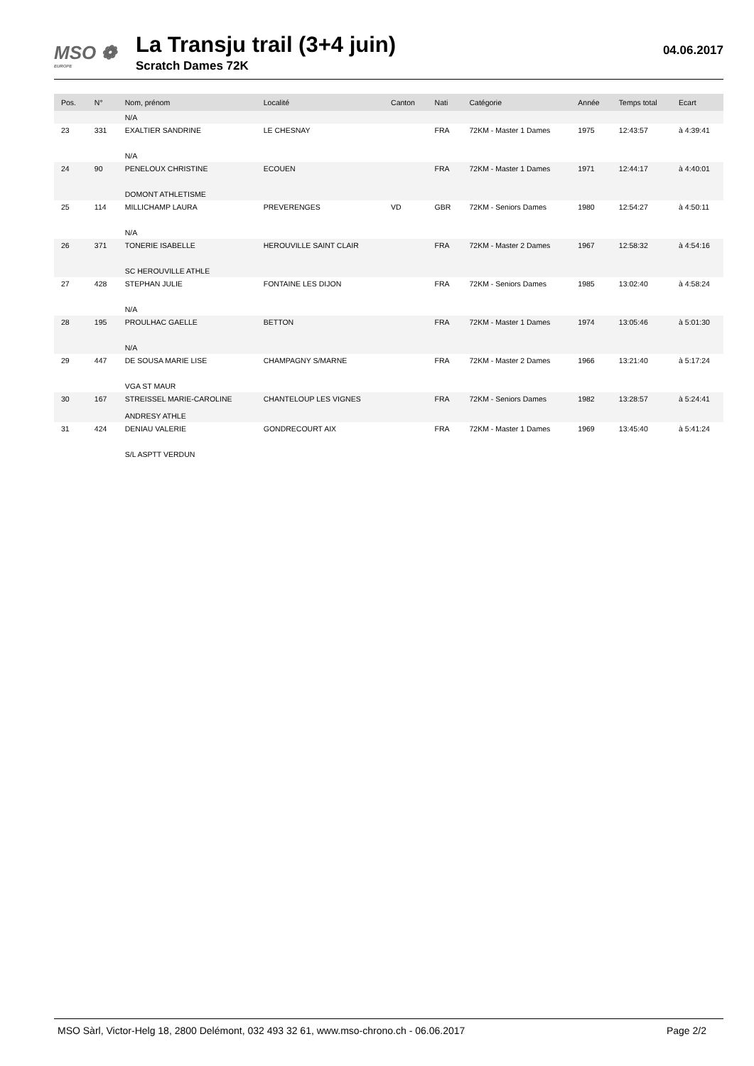MSO ❁
EUROPE
La Transju trail (3+4 juin)
Scratch Dames 72K
04.06.2017
| Pos. | N° | Nom, prénom | Localité | Canton | Nati | Catégorie | Année | Temps total | Ecart |
| --- | --- | --- | --- | --- | --- | --- | --- | --- | --- |
| | | N/A | | | | | | | |
| 23 | 331 | EXALTIER SANDRINE N/A | LE CHESNAY | | FRA | 72KM - Master 1 Dames | 1975 | 12:43:57 | à 4:39:41 |
| 24 | 90 | PENELOUX CHRISTINE DOMONT ATHLETISME | ECOUEN | | FRA | 72KM - Master 1 Dames | 1971 | 12:44:17 | à 4:40:01 |
| 25 | 114 | MILLICHAMP LAURA N/A | PREVERENGES | VD | GBR | 72KM - Seniors Dames | 1980 | 12:54:27 | à 4:50:11 |
| 26 | 371 | TONERIE ISABELLE SC HEROUVILLE ATHLE | HEROUVILLE SAINT CLAIR | | FRA | 72KM - Master 2 Dames | 1967 | 12:58:32 | à 4:54:16 |
| 27 | 428 | STEPHAN JULIE N/A | FONTAINE LES DIJON | | FRA | 72KM - Seniors Dames | 1985 | 13:02:40 | à 4:58:24 |
| 28 | 195 | PROULHAC GAELLE N/A | BETTON | | FRA | 72KM - Master 1 Dames | 1974 | 13:05:46 | à 5:01:30 |
| 29 | 447 | DE SOUSA MARIE LISE VGA ST MAUR | CHAMPAGNY S/MARNE | | FRA | 72KM - Master 2 Dames | 1966 | 13:21:40 | à 5:17:24 |
| 30 | 167 | STREISSEL MARIE-CAROLINE ANDRESY ATHLE | CHANTELOUP LES VIGNES | | FRA | 72KM - Seniors Dames | 1982 | 13:28:57 | à 5:24:41 |
| 31 | 424 | DENIAU VALERIE S/L ASPTT VERDUN | GONDRECOURT AIX | | FRA | 72KM - Master 1 Dames | 1969 | 13:45:40 | à 5:41:24 |
MSO Sàrl, Victor-Helg 18, 2800 Delémont, 032 493 32 61, www.mso-chrono.ch - 06.06.2017 Page 2/2